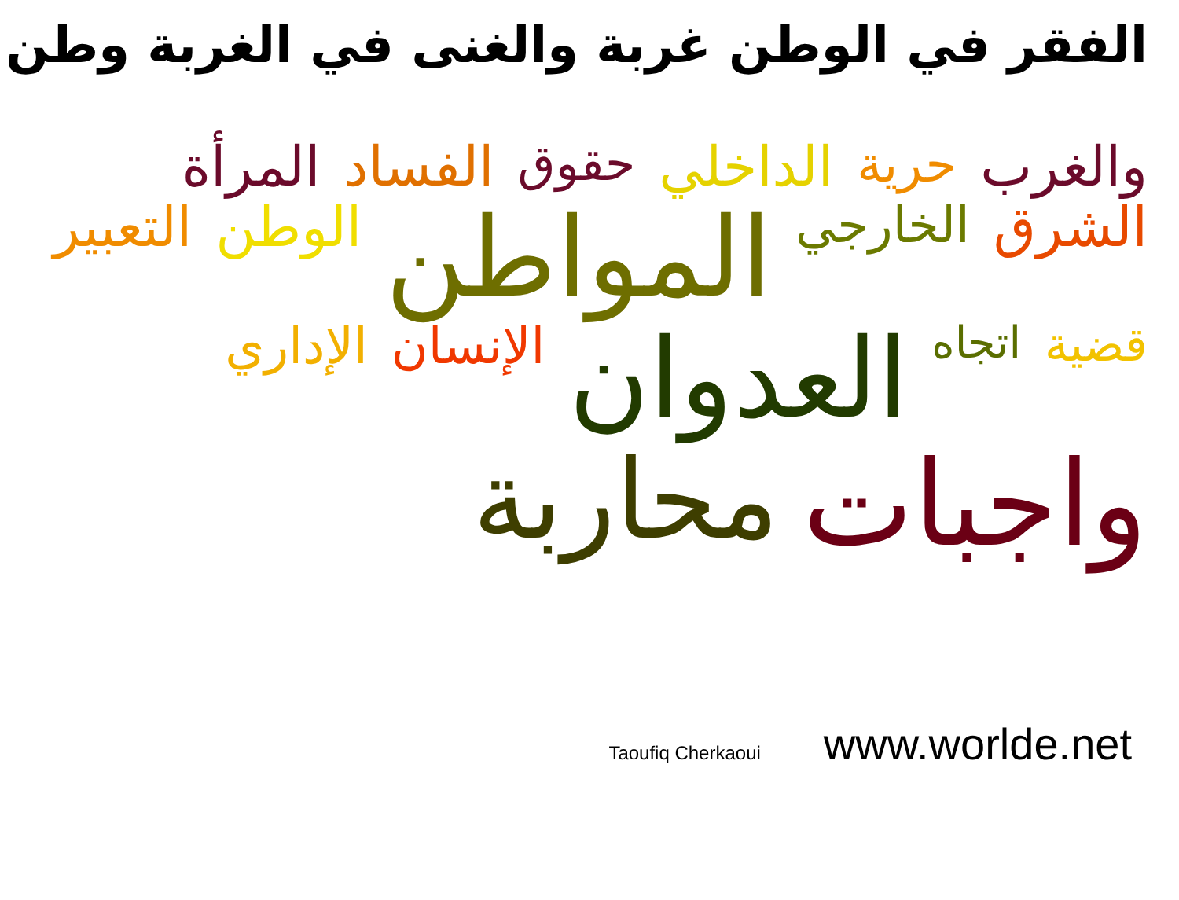الفقر في الوطن غربة والغنى في الغربة وطن
والغرب حرية الداخلي حقوق الفساد المرأة الشرق الخارجي المواطن الوطن التعبير قضية اتجاه العدوان الإنسان الإداري واجبات محاربة
Taoufiq Cherkaoui www.worlde.net